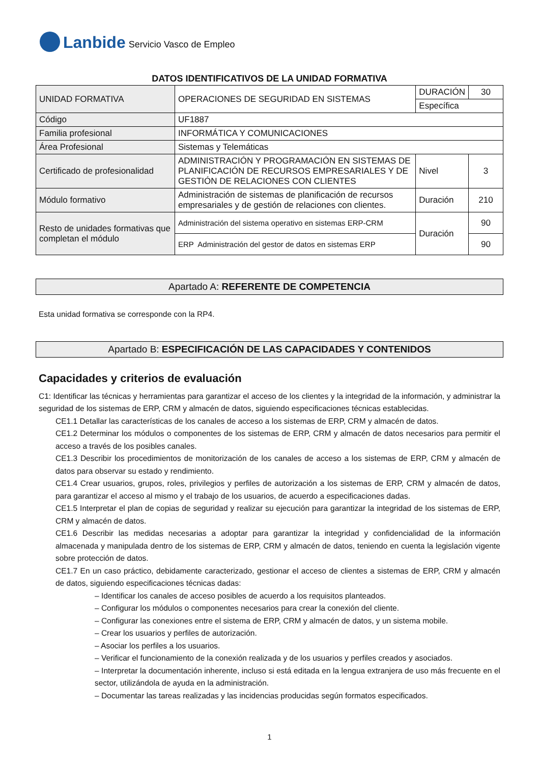Lanbide Servicio Vasco de Empleo
DATOS IDENTIFICATIVOS DE LA UNIDAD FORMATIVA
| UNIDAD FORMATIVA | OPERACIONES DE SEGURIDAD EN SISTEMAS | DURACIÓN | 30 |
| | | Específica | |
| Código | UF1887 | | |
| Familia profesional | INFORMÁTICA Y COMUNICACIONES | | |
| Área Profesional | Sistemas y Telemáticas | | |
| Certificado de profesionalidad | ADMINISTRACIÓN Y PROGRAMACIÓN EN SISTEMAS DE PLANIFICACIÓN DE RECURSOS EMPRESARIALES Y DE GESTIÓN DE RELACIONES CON CLIENTES | Nivel | 3 |
| Módulo formativo | Administración de sistemas de planificación de recursos empresariales y de gestión de relaciones con clientes. | Duración | 210 |
| Resto de unidades formativas que completan el módulo | Administración del sistema operativo en sistemas ERP-CRM | Duración | 90 |
| | ERP Administración del gestor de datos en sistemas ERP | | 90 |
Apartado A: REFERENTE DE COMPETENCIA
Esta unidad formativa se corresponde con la RP4.
Apartado B: ESPECIFICACIÓN DE LAS CAPACIDADES Y CONTENIDOS
Capacidades y criterios de evaluación
C1: Identificar las técnicas y herramientas para garantizar el acceso de los clientes y la integridad de la información, y administrar la seguridad de los sistemas de ERP, CRM y almacén de datos, siguiendo especificaciones técnicas establecidas.
CE1.1 Detallar las características de los canales de acceso a los sistemas de ERP, CRM y almacén de datos.
CE1.2 Determinar los módulos o componentes de los sistemas de ERP, CRM y almacén de datos necesarios para permitir el acceso a través de los posibles canales.
CE1.3 Describir los procedimientos de monitorización de los canales de acceso a los sistemas de ERP, CRM y almacén de datos para observar su estado y rendimiento.
CE1.4 Crear usuarios, grupos, roles, privilegios y perfiles de autorización a los sistemas de ERP, CRM y almacén de datos, para garantizar el acceso al mismo y el trabajo de los usuarios, de acuerdo a especificaciones dadas.
CE1.5 Interpretar el plan de copias de seguridad y realizar su ejecución para garantizar la integridad de los sistemas de ERP, CRM y almacén de datos.
CE1.6 Describir las medidas necesarias a adoptar para garantizar la integridad y confidencialidad de la información almacenada y manipulada dentro de los sistemas de ERP, CRM y almacén de datos, teniendo en cuenta la legislación vigente sobre protección de datos.
CE1.7 En un caso práctico, debidamente caracterizado, gestionar el acceso de clientes a sistemas de ERP, CRM y almacén de datos, siguiendo especificaciones técnicas dadas:
– Identificar los canales de acceso posibles de acuerdo a los requisitos planteados.
– Configurar los módulos o componentes necesarios para crear la conexión del cliente.
– Configurar las conexiones entre el sistema de ERP, CRM y almacén de datos, y un sistema mobile.
– Crear los usuarios y perfiles de autorización.
– Asociar los perfiles a los usuarios.
– Verificar el funcionamiento de la conexión realizada y de los usuarios y perfiles creados y asociados.
– Interpretar la documentación inherente, incluso si está editada en la lengua extranjera de uso más frecuente en el sector, utilizándola de ayuda en la administración.
– Documentar las tareas realizadas y las incidencias producidas según formatos especificados.
1